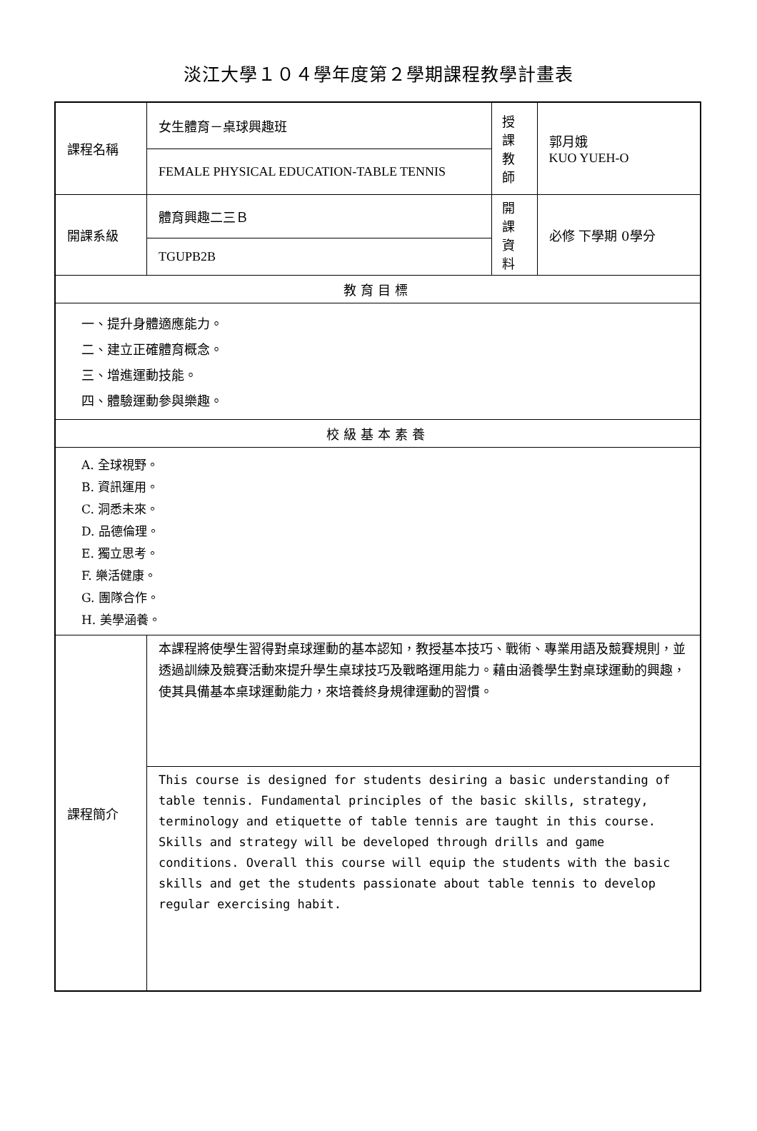淡江大學１０４學年度第２學期課程教學計畫表
| 課程名稱 | 女生體育－桌球興趣班 | 授課 教師 | 郭月娥 KUO YUEH-O |
| | FEMALE PHYSICAL EDUCATION-TABLE TENNIS | | |
| 開課系級 | 體育興趣二三Ｂ | 開課 資料 | 必修 下學期 0學分 |
| | TGUPB2B | | |
| 教育目標 | | | |
| 一、提升身體適應能力。 二、建立正確體育概念。 三、增進運動技能。 四、體驗運動參與樂趣。 | | | |
| 校級基本素養 | | | |
| A. 全球視野。 B. 資訊運用。 C. 洞悉未來。 D. 品德倫理。 E. 獨立思考。 F. 樂活健康。 G. 團隊合作。 H. 美學涵養。 | | | |
| 課程簡介 | 本課程將使學生習得對桌球運動的基本認知，教授基本技巧、戰術、專業用語及競賽規則，並透過訓練及競賽活動來提升學生桌球技巧及戰略運用能力。藉由涵養學生對桌球運動的興趣，使其具備基本桌球運動能力，來培養終身規律運動的習慣。 | | |
| | This course is designed for students desiring a basic understanding of table tennis. Fundamental principles of the basic skills, strategy, terminology and etiquette of table tennis are taught in this course. Skills and strategy will be developed through drills and game conditions. Overall this course will equip the students with the basic skills and get the students passionate about table tennis to develop regular exercising habit. | | |